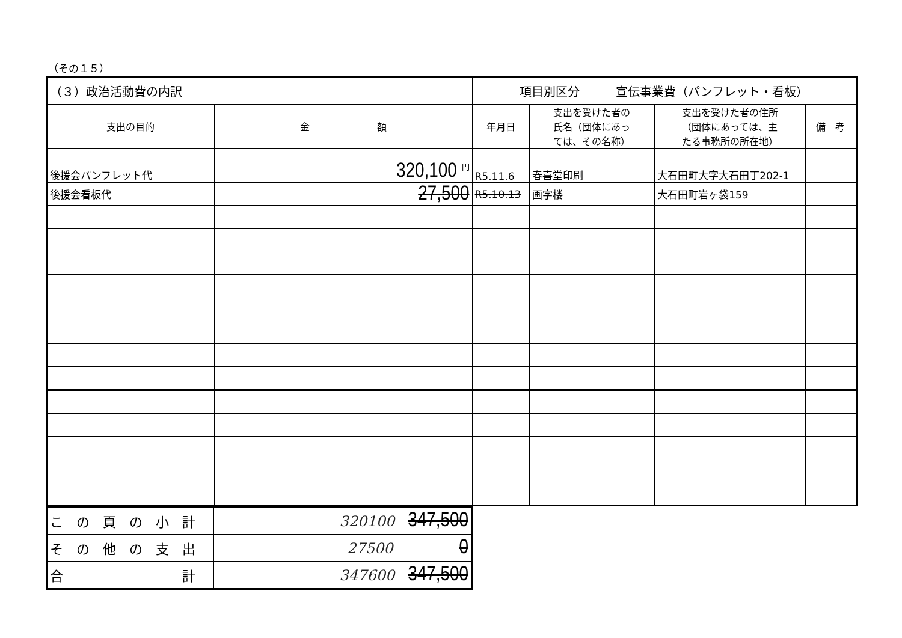（その１５）
| （３）政治活動費の内訳 | | 項目別区分 宣伝事業費（パンフレット・看板） | | | |
| 支出の目的 | 金 額 | 年月日 | 支出を受けた者の 氏名（団体にあっ ては、その名称） | 支出を受けた者の住所 （団体にあっては、主 たる事務所の所在地） | 備 考 |
| 後援会パンフレット代 | 320,100 <sup>円</sup> | R5.11.6 | 春喜堂印刷 | 大石田町大字大石田丁202-1 | |
| 後援会看板代 | 27,500 | R5.10.13 | 画字楼 | 大石田町岩ヶ袋159 | |
| こ の 頁 の 小 計 | 320100 347,500 |
| そ の 他 の 支 出 | 27500 0 |
| 合 計 | 347600 347,500 |